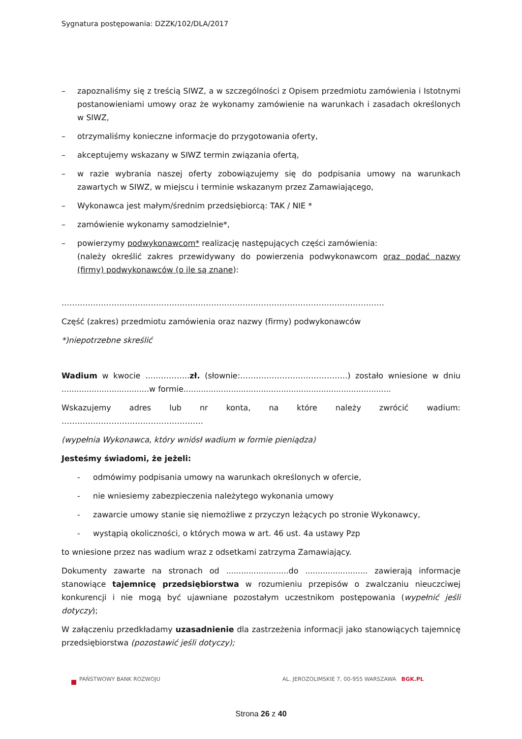Sygnatura postępowania: DZZK/102/DLA/2017
– zapoznaliśmy się z treścią SIWZ, a w szczególności z Opisem przedmiotu zamówienia i Istotnymi postanowieniami umowy oraz że wykonamy zamówienie na warunkach i zasadach określonych w SIWZ,
– otrzymaliśmy konieczne informacje do przygotowania oferty,
– akceptujemy wskazany w SIWZ termin związania ofertą,
– w razie wybrania naszej oferty zobowiązujemy się do podpisania umowy na warunkach zawartych w SIWZ, w miejscu i terminie wskazanym przez Zamawiającego,
– Wykonawca jest małym/średnim przedsiębiorcą: TAK / NIE *
– zamówienie wykonamy samodzielnie*,
– powierzymy podwykonawcom* realizację następujących części zamówienia:
(należy określić zakres przewidywany do powierzenia podwykonawcom oraz podać nazwy (firmy) podwykonawców (o ile są znane):
……………………………………………………………………………………………………………
Część (zakres) przedmiotu zamówienia oraz nazwy (firmy) podwykonawców
*)niepotrzebne skreślić
Wadium w kwocie ……………..zł. (słownie:…………………………………..) zostało wniesione w dniu ...................................w formie...................................................................................
Wskazujemy adres lub nr konta, na które należy zwrócić wadium: ………………………………………………
(wypełnia Wykonawca, który wniósł wadium w formie pieniądza)
Jesteśmy świadomi, że jeżeli:
- odmówimy podpisania umowy na warunkach określonych w ofercie,
- nie wniesiemy zabezpieczenia należytego wykonania umowy
- zawarcie umowy stanie się niemożliwe z przyczyn leżących po stronie Wykonawcy,
- wystąpią okoliczności, o których mowa w art. 46 ust. 4a ustawy Pzp
to wniesione przez nas wadium wraz z odsetkami zatrzyma Zamawiający.
Dokumenty zawarte na stronach od .........................do ......................... zawierają informacje stanowiące tajemnicę przedsiębiorstwa w rozumieniu przepisów o zwalczaniu nieuczciwej konkurencji i nie mogą być ujawniane pozostałym uczestnikom postępowania (wypełnić jeśli dotyczy);
W załączeniu przedkładamy uzasadnienie dla zastrzeżenia informacji jako stanowiących tajemnicę przedsiębiorstwa (pozostawić jeśli dotyczy);
PAŃSTWOWY BANK ROZWOJU AL. JEROZOLIMSKIE 7, 00-955 WARSZAWA BGK.PL
Strona 26 z 40